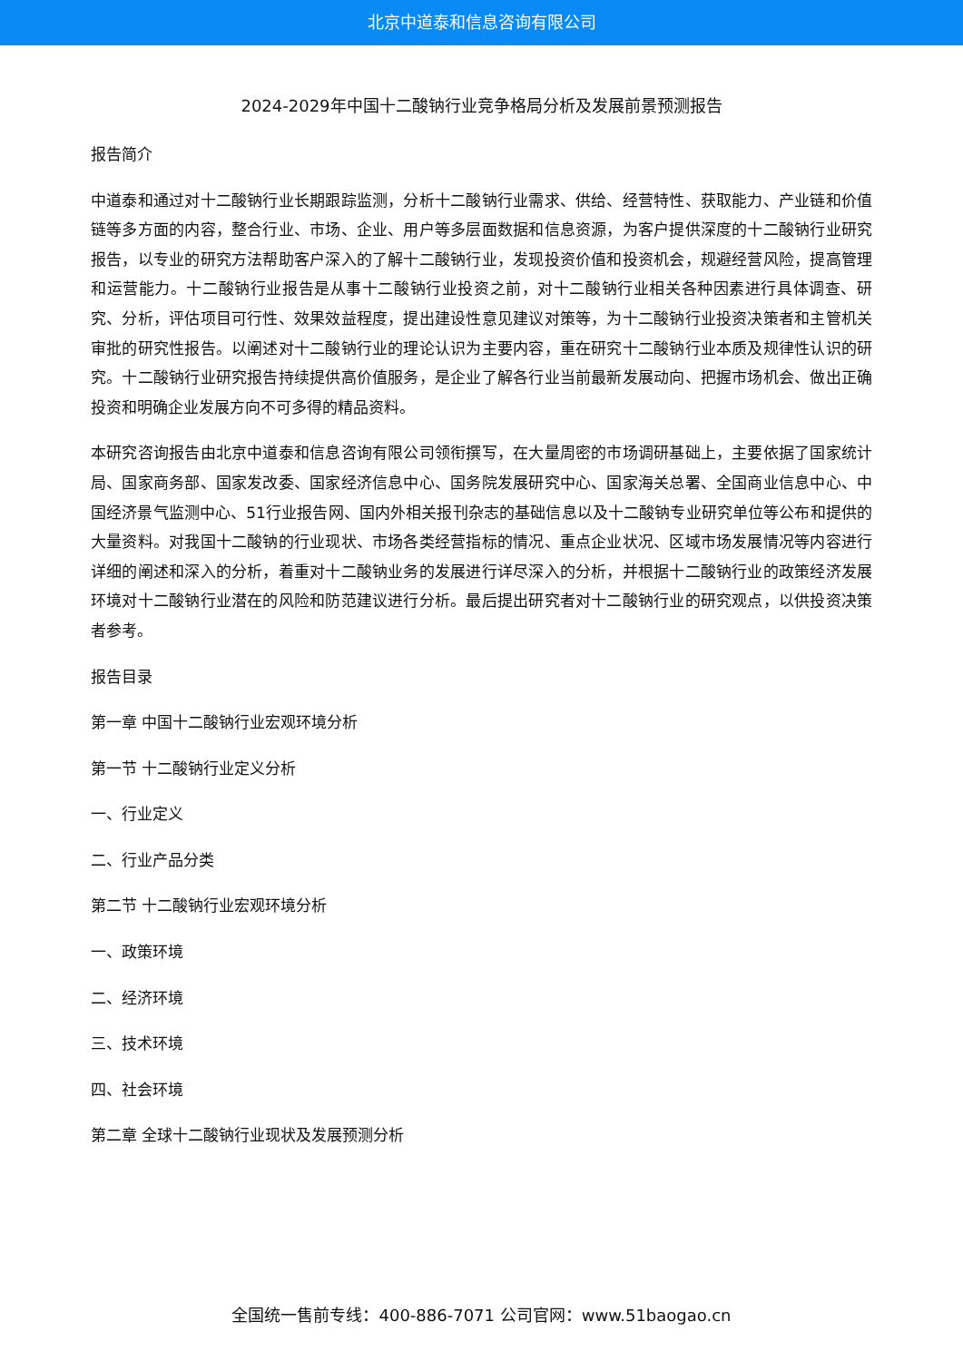北京中道泰和信息咨询有限公司
2024-2029年中国十二酸钠行业竞争格局分析及发展前景预测报告
报告简介
中道泰和通过对十二酸钠行业长期跟踪监测，分析十二酸钠行业需求、供给、经营特性、获取能力、产业链和价值链等多方面的内容，整合行业、市场、企业、用户等多层面数据和信息资源，为客户提供深度的十二酸钠行业研究报告，以专业的研究方法帮助客户深入的了解十二酸钠行业，发现投资价值和投资机会，规避经营风险，提高管理和运营能力。十二酸钠行业报告是从事十二酸钠行业投资之前，对十二酸钠行业相关各种因素进行具体调查、研究、分析，评估项目可行性、效果效益程度，提出建设性意见建议对策等，为十二酸钠行业投资决策者和主管机关审批的研究性报告。以阐述对十二酸钠行业的理论认识为主要内容，重在研究十二酸钠行业本质及规律性认识的研究。十二酸钠行业研究报告持续提供高价值服务，是企业了解各行业当前最新发展动向、把握市场机会、做出正确投资和明确企业发展方向不可多得的精品资料。
本研究咨询报告由北京中道泰和信息咨询有限公司领衔撰写，在大量周密的市场调研基础上，主要依据了国家统计局、国家商务部、国家发改委、国家经济信息中心、国务院发展研究中心、国家海关总署、全国商业信息中心、中国经济景气监测中心、51行业报告网、国内外相关报刊杂志的基础信息以及十二酸钠专业研究单位等公布和提供的大量资料。对我国十二酸钠的行业现状、市场各类经营指标的情况、重点企业状况、区域市场发展情况等内容进行详细的阐述和深入的分析，着重对十二酸钠业务的发展进行详尽深入的分析，并根据十二酸钠行业的政策经济发展环境对十二酸钠行业潜在的风险和防范建议进行分析。最后提出研究者对十二酸钠行业的研究观点，以供投资决策者参考。
报告目录
第一章 中国十二酸钠行业宏观环境分析
第一节 十二酸钠行业定义分析
一、行业定义
二、行业产品分类
第二节 十二酸钠行业宏观环境分析
一、政策环境
二、经济环境
三、技术环境
四、社会环境
第二章 全球十二酸钠行业现状及发展预测分析
全国统一售前专线：400-886-7071 公司官网：www.51baogao.cn